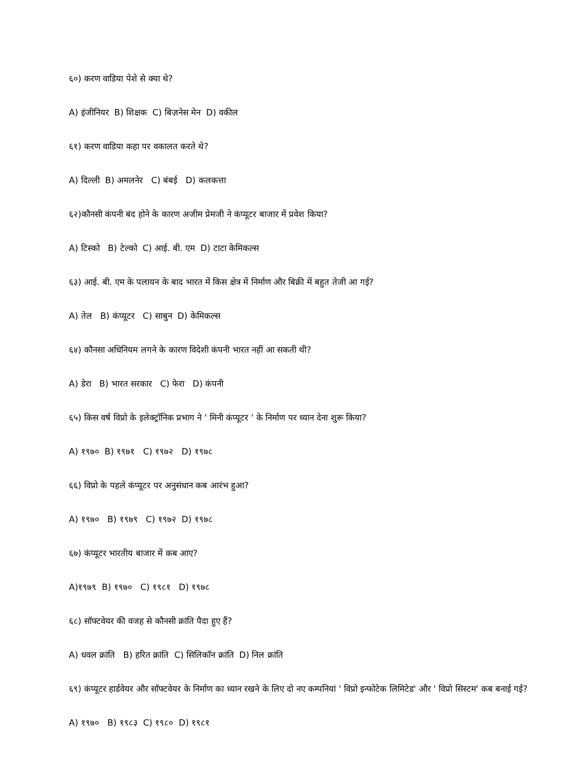६०) करण वाडिया पेशे से क्या थे?
A) इंजीनियर B) शिक्षक C) बिज़नेस मेन D) वकील
६१) करण वाडिया कहा पर वकालत करते थे?
A) दिल्ली B) अमलनेर C) बंबई D) कलकत्ता
६२)कौनसी कंपनी बंद होने के कारण अजीम प्रेमजी ने कंप्यूटर बाजार में प्रवेश किया?
A) टिस्को B) टेल्को C) आई. बी. एम D) टाटा केमिकल्स
६३) आई. बी. एम के पलायन के बाद भारत में किस क्षेत्र में निर्माण और बिक्री में बहुत तेजी आ गई?
A) तेल B) कंप्यूटर C) साबुन D) केमिकल्स
६४) कौनसा अधिनियम लगने के कारण विदेशी कंपनी भारत नहीं आ सकती थी?
A) डेरा B) भारत सरकार C) फेरा D) कंपनी
६५) किस वर्ष विप्रो के इलेक्ट्रॉनिक प्रभाग ने ' मिनी कंप्यूटर ' के निर्माण पर ध्यान देना शुरू किया?
A) १९७० B) १९७१ C) १९७२ D) १९७८
६६) विप्रो के पहले कंप्यूटर पर अनुसंधान कब आरंभ हुआ?
A) १९७० B) १९७९ C) १९७२ D) १९७८
६७) कंप्यूटर भारतीय बाजार में कब आए?
A)१९७९ B) १९७० C) १९८१ D) १९७८
६८) सॉफ्टवेयर की वजह से कौनसी क्रांति पैदा हुए हैं?
A) धवल क्रांति B) हरित क्रांति C) सिलिकॉन क्रांति D) निल क्रांति
६९) कंप्यूटर हार्डवेयर और सॉफ्टवेयर के निर्माण का ध्यान रखने के लिए दो नए कम्पनियां ' विप्रो इन्फोटेक लिमिटेड' और ' विप्रो सिस्टम' कब बनाई गई?
A) १९७० B) १९८३ C) १९८० D) १९८१